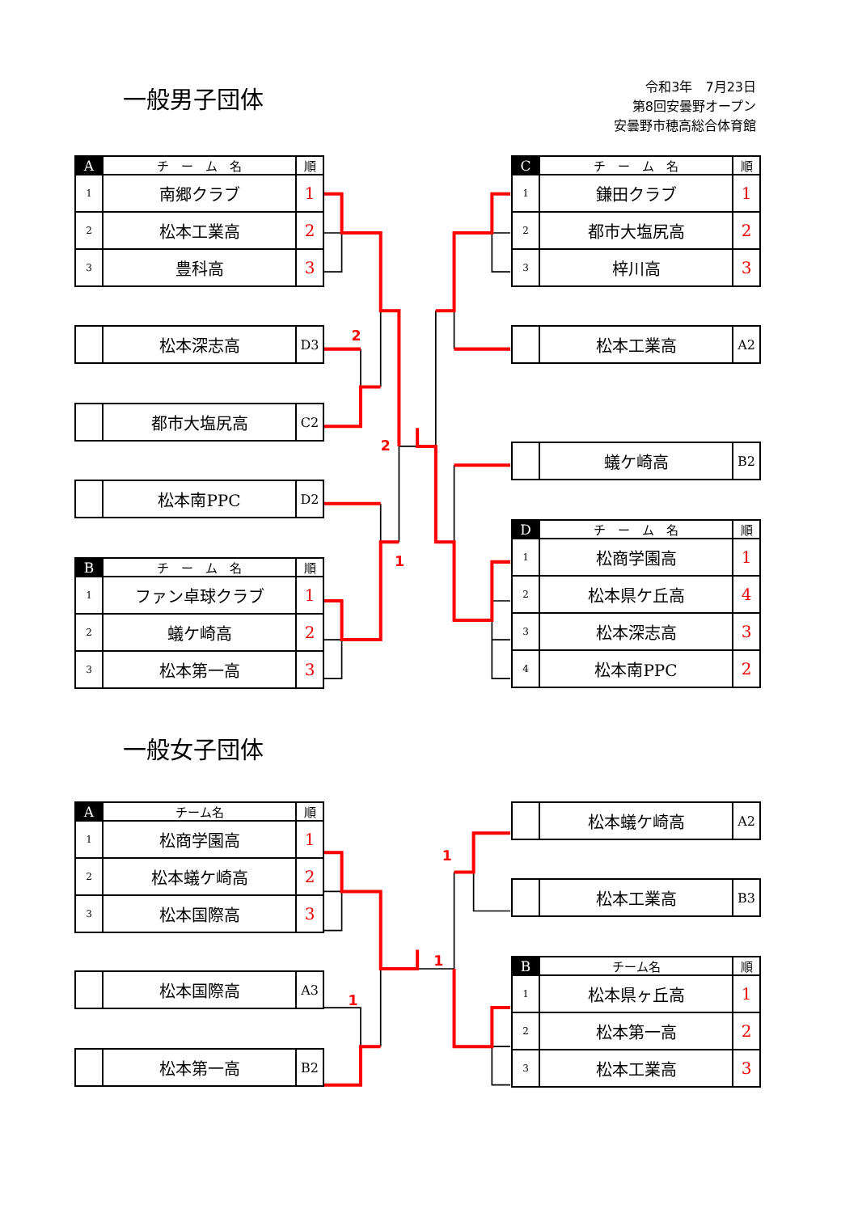2
2
1
1
1
1
令和3年　7月23日
第8回安曇野オープン
安曇野市穂高総合体育館
一般男子団体
| A | チ ー ム 名 | 順 |
| --- | --- | --- |
| 1 | 南郷クラブ | 1 |
| 2 | 松本工業高 | 2 |
| 3 | 豊科高 | 3 |
| | 松本深志高 | D3 |
| | 都市大塩尻高 | C2 |
| | 松本南PPC | D2 |
| B | チ ー ム 名 | 順 |
| --- | --- | --- |
| 1 | ファン卓球クラブ | 1 |
| 2 | 蟻ケ崎高 | 2 |
| 3 | 松本第一高 | 3 |
| C | チ ー ム 名 | 順 |
| --- | --- | --- |
| 1 | 鎌田クラブ | 1 |
| 2 | 都市大塩尻高 | 2 |
| 3 | 梓川高 | 3 |
| | 松本工業高 | A2 |
| | 蟻ケ崎高 | B2 |
| D | チ ー ム 名 | 順 |
| --- | --- | --- |
| 1 | 松商学園高 | 1 |
| 2 | 松本県ケ丘高 | 4 |
| 3 | 松本深志高 | 3 |
| 4 | 松本南PPC | 2 |
一般女子団体
| A | チーム名 | 順 |
| --- | --- | --- |
| 1 | 松商学園高 | 1 |
| 2 | 松本蟻ケ崎高 | 2 |
| 3 | 松本国際高 | 3 |
| | 松本国際高 | A3 |
| | 松本第一高 | B2 |
| | 松本蟻ケ崎高 | A2 |
| | 松本工業高 | B3 |
| B | チーム名 | 順 |
| --- | --- | --- |
| 1 | 松本県ヶ丘高 | 1 |
| 2 | 松本第一高 | 2 |
| 3 | 松本工業高 | 3 |